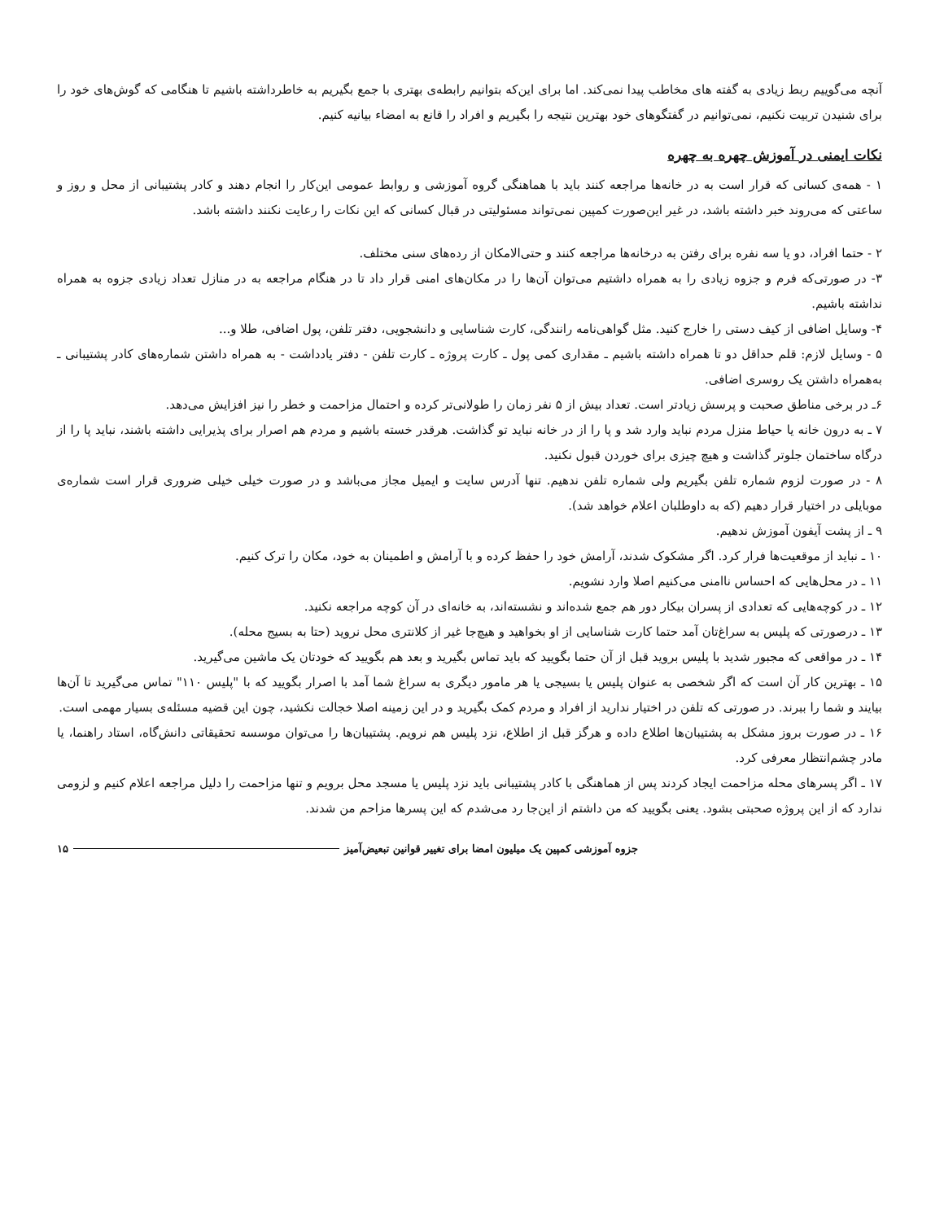آنچه می‌گوییم ربط زیادی به گفته های مخاطب پیدا نمی‌کند. اما برای این‌که بتوانیم رابطه‌ی بهتری با جمع بگیریم به خاطرداشته باشیم تا هنگامی که گوش‌های خود را برای شنیدن تربیت نکنیم، نمی‌توانیم در گفتگوهای خود بهترین نتیجه را بگیریم و افراد را قانع به امضاء بیانیه کنیم.
نکات ایمنی در آموزش چهره به چهره
۱ - همه‌ی کسانی که قرار است به در خانه‌ها مراجعه کنند باید با هماهنگی گروه آموزشی و روابط عمومی این‌کار را انجام دهند و کادر پشتیبانی از محل و روز و ساعتی که می‌روند خبر داشته باشد، در غیر این‌صورت کمپین نمی‌تواند مسئولیتی در قبال کسانی که این نکات را رعایت نکنند داشته باشد.
۲ - حتما افراد، دو یا سه نفره برای رفتن به درخانه‌ها مراجعه کنند و حتی‌الامکان از رده‌های سنی مختلف.
۳- در صورتی‌که فرم و جزوه زیادی را به همراه داشتیم می‌توان آن‌ها را در مکان‌های امنی قرار داد تا در هنگام مراجعه به در منازل تعداد زیادی جزوه به همراه نداشته باشیم.
۴- وسایل اضافی از کیف دستی را خارج کنید. مثل گواهی‌نامه رانندگی، کارت شناسایی و دانشجویی، دفتر تلفن، پول اضافی، طلا و...
۵ - وسایل لازم: قلم حداقل دو تا همراه داشته باشیم ـ مقداری کمی پول ـ کارت پروژه ـ کارت تلفن - دفتر یادداشت - به همراه داشتن شماره‌های کادر پشتیبانی ـ به‌همراه داشتن یک روسری اضافی.
۶ـ در برخی مناطق صحبت و پرسش زیادتر است. تعداد بیش از ۵ نفر زمان را طولانی‌تر کرده و احتمال مزاحمت و خطر را نیز افزایش می‌دهد.
۷ ـ به درون خانه یا حیاط منزل مردم نباید وارد شد و پا را از در خانه نباید تو گذاشت. هرقدر خسته باشیم و مردم هم اصرار برای پذیرایی داشته باشند، نباید پا را از درگاه ساختمان جلوتر گذاشت و هیچ چیزی برای خوردن قبول نکنید.
۸ - در صورت لزوم شماره تلفن بگیریم ولی شماره تلفن ندهیم. تنها آدرس سایت و ایمیل مجاز می‌باشد و در صورت خیلی خیلی ضروری قرار است شماره‌ی موبایلی در اختیار قرار دهیم (که به داوطلبان اعلام خواهد شد).
۹ ـ از پشت آیفون آموزش ندهیم.
۱۰ ـ نباید از موقعیت‌ها فرار کرد. اگر مشکوک شدند، آرامش خود را حفظ کرده و با آرامش و اطمینان به خود، مکان را ترک کنیم.
۱۱ ـ در محل‌هایی که احساس ناامنی می‌کنیم اصلا وارد نشویم.
۱۲ ـ در کوچه‌هایی که تعدادی از پسران بیکار دور هم جمع شده‌اند و نشسته‌اند، به خانه‌ای در آن کوچه مراجعه نکنید.
۱۳ ـ درصورتی که پلیس به سراغ‌تان آمد حتما کارت شناسایی از او بخواهید و هیچ‌جا غیر از کلانتری محل نروید (حتا به بسیج محله).
۱۴ ـ در مواقعی که مجبور شدید با پلیس بروید قبل از آن حتما بگویید که باید تماس بگیرید و بعد هم بگویید که خودتان یک ماشین می‌گیرید.
۱۵ ـ بهترین کار آن است که اگر شخصی به عنوان پلیس یا بسیجی یا هر مامور دیگری به سراغ شما آمد با اصرار بگویید که با "پلیس ۱۱۰" تماس می‌گیرید تا آن‌ها بیایند و شما را ببرند. در صورتی که تلفن در اختیار ندارید از افراد و مردم کمک بگیرید و در این زمینه اصلا خجالت نکشید، چون این قضیه مسئله‌ی بسیار مهمی است.
۱۶ ـ در صورت بروز مشکل به پشتیبان‌ها اطلاع داده و هرگز قبل از اطلاع، نزد پلیس هم نرویم. پشتیبان‌ها را می‌توان موسسه تحقیقاتی دانش‌گاه، استاد راهنما، یا مادر چشم‌انتظار معرفی کرد.
۱۷ ـ اگر پسرهای محله مزاحمت ایجاد کردند پس از هماهنگی با کادر پشتیبانی باید نزد پلیس یا مسجد محل برویم و تنها مزاحمت را دلیل مراجعه اعلام کنیم و لزومی ندارد که از این پروژه صحبتی بشود. یعنی بگویید که من داشتم از این‌جا رد می‌شدم که این پسرها مزاحم من شدند.
جزوه آموزشی کمپین یک میلیون امضا برای تغییر قوانین تبعیض‌آمیز ۱۵